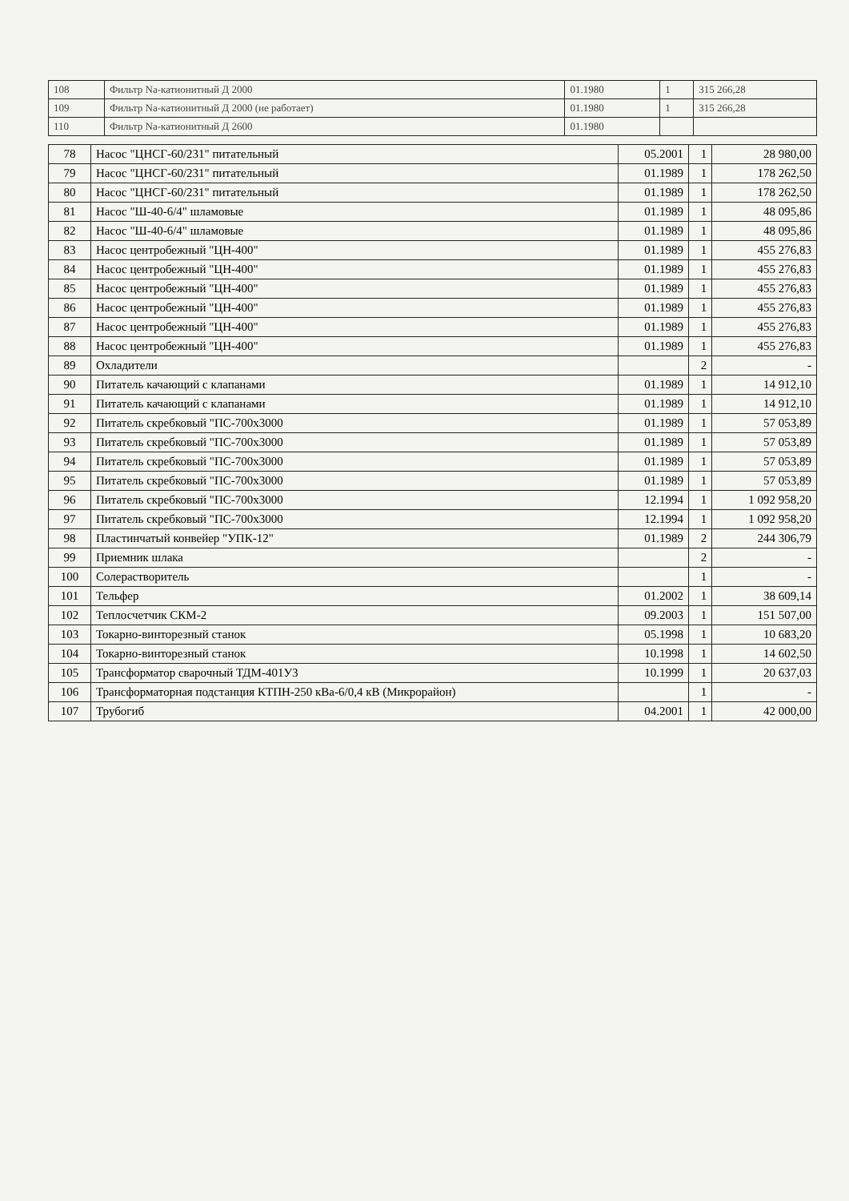| 108 | Фильтр Na-катионитный Д 2000 | 01.1980 | 1 | 315 266,28 |
| 109 | Фильтр Na-катионитный Д 2000 (не работает) | 01.1980 | 1 | 315 266,28 |
| 110 | Фильтр Na-катионитный Д 2600 | 01.1980 | | |
| 78 | Насос "ЦНСГ-60/231" питательный | 05.2001 | 1 | 28 980,00 |
| 79 | Насос "ЦНСГ-60/231" питательный | 01.1989 | 1 | 178 262,50 |
| 80 | Насос "ЦНСГ-60/231" питательный | 01.1989 | 1 | 178 262,50 |
| 81 | Насос "Ш-40-6/4" шламовые | 01.1989 | 1 | 48 095,86 |
| 82 | Насос "Ш-40-6/4" шламовые | 01.1989 | 1 | 48 095,86 |
| 83 | Насос центробежный "ЦН-400" | 01.1989 | 1 | 455 276,83 |
| 84 | Насос центробежный "ЦН-400" | 01.1989 | 1 | 455 276,83 |
| 85 | Насос центробежный "ЦН-400" | 01.1989 | 1 | 455 276,83 |
| 86 | Насос центробежный "ЦН-400" | 01.1989 | 1 | 455 276,83 |
| 87 | Насос центробежный "ЦН-400" | 01.1989 | 1 | 455 276,83 |
| 88 | Насос центробежный "ЦН-400" | 01.1989 | 1 | 455 276,83 |
| 89 | Охладители | | 2 | - |
| 90 | Питатель качающий с клапанами | 01.1989 | 1 | 14 912,10 |
| 91 | Питатель качающий с клапанами | 01.1989 | 1 | 14 912,10 |
| 92 | Питатель скребковый "ПС-700х3000 | 01.1989 | 1 | 57 053,89 |
| 93 | Питатель скребковый "ПС-700х3000 | 01.1989 | 1 | 57 053,89 |
| 94 | Питатель скребковый "ПС-700х3000 | 01.1989 | 1 | 57 053,89 |
| 95 | Питатель скребковый "ПС-700х3000 | 01.1989 | 1 | 57 053,89 |
| 96 | Питатель скребковый "ПС-700х3000 | 12.1994 | 1 | 1 092 958,20 |
| 97 | Питатель скребковый "ПС-700х3000 | 12.1994 | 1 | 1 092 958,20 |
| 98 | Пластинчатый конвейер "УПК-12" | 01.1989 | 2 | 244 306,79 |
| 99 | Приемник шлака | | 2 | - |
| 100 | Солерастворитель | | 1 | - |
| 101 | Тельфер | 01.2002 | 1 | 38 609,14 |
| 102 | Теплосчетчик СКМ-2 | 09.2003 | 1 | 151 507,00 |
| 103 | Токарно-винторезный станок | 05.1998 | 1 | 10 683,20 |
| 104 | Токарно-винторезный станок | 10.1998 | 1 | 14 602,50 |
| 105 | Трансформатор сварочный ТДМ-401У3 | 10.1999 | 1 | 20 637,03 |
| 106 | Трансформаторная подстанция КТПН-250 кВа-6/0,4 кВ (Микрорайон) | | 1 | - |
| 107 | Трубогиб | 04.2001 | 1 | 42 000,00 |